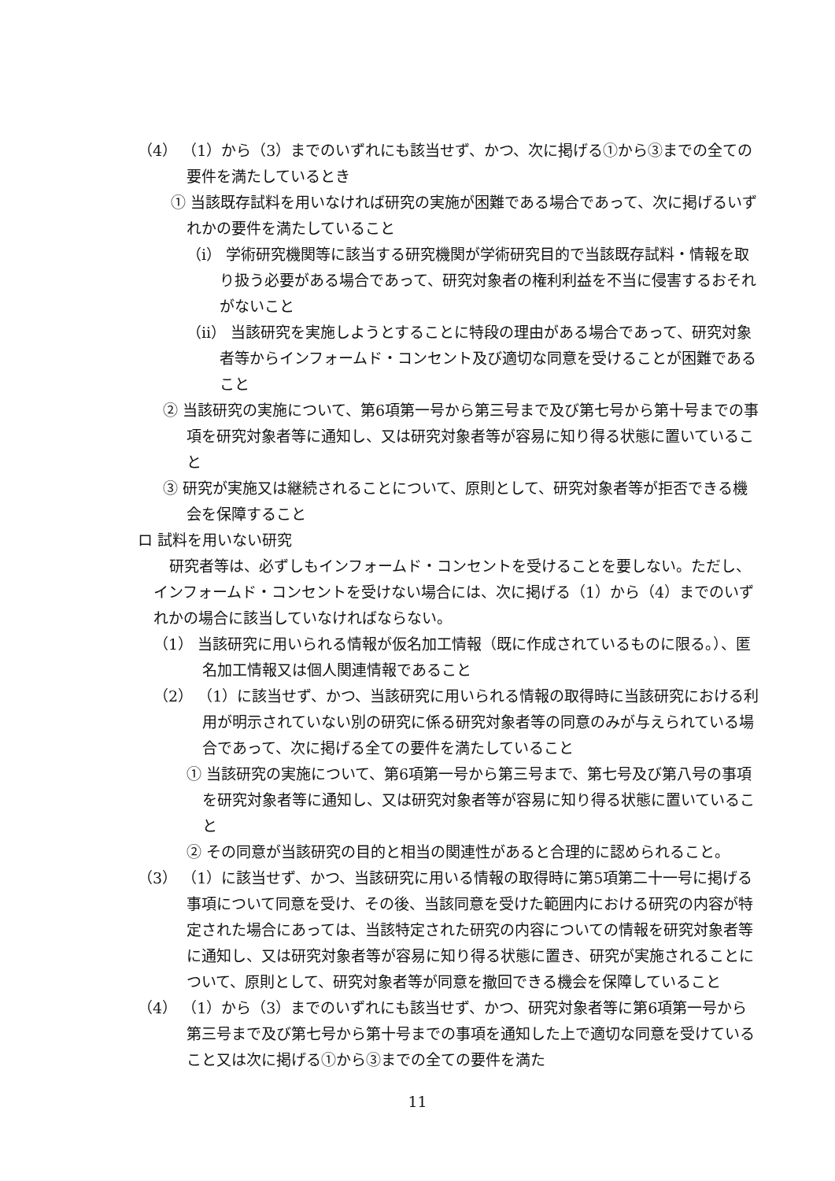（4） （1）から（3）までのいずれにも該当せず、かつ、次に掲げる①から③までの全ての要件を満たしているとき
① 当該既存試料を用いなければ研究の実施が困難である場合であって、次に掲げるいずれかの要件を満たしていること
（i） 学術研究機関等に該当する研究機関が学術研究目的で当該既存試料・情報を取り扱う必要がある場合であって、研究対象者の権利利益を不当に侵害するおそれがないこと
（ii） 当該研究を実施しようとすることに特段の理由がある場合であって、研究対象者等からインフォームド・コンセント及び適切な同意を受けることが困難であること
② 当該研究の実施について、第6項第一号から第三号まで及び第七号から第十号までの事項を研究対象者等に通知し、又は研究対象者等が容易に知り得る状態に置いていること
③ 研究が実施又は継続されることについて、原則として、研究対象者等が拒否できる機会を保障すること
ロ 試料を用いない研究
研究者等は、必ずしもインフォームド・コンセントを受けることを要しない。ただし、インフォームド・コンセントを受けない場合には、次に掲げる（1）から（4）までのいずれかの場合に該当していなければならない。
（1） 当該研究に用いられる情報が仮名加工情報（既に作成されているものに限る。）、匿名加工情報又は個人関連情報であること
（2） （1）に該当せず、かつ、当該研究に用いられる情報の取得時に当該研究における利用が明示されていない別の研究に係る研究対象者等の同意のみが与えられている場合であって、次に掲げる全ての要件を満たしていること
① 当該研究の実施について、第6項第一号から第三号まで、第七号及び第八号の事項を研究対象者等に通知し、又は研究対象者等が容易に知り得る状態に置いていること
② その同意が当該研究の目的と相当の関連性があると合理的に認められること。
（3） （1）に該当せず、かつ、当該研究に用いる情報の取得時に第5項第二十一号に掲げる事項について同意を受け、その後、当該同意を受けた範囲内における研究の内容が特定された場合にあっては、当該特定された研究の内容についての情報を研究対象者等に通知し、又は研究対象者等が容易に知り得る状態に置き、研究が実施されることについて、原則として、研究対象者等が同意を撤回できる機会を保障していること
（4） （1）から（3）までのいずれにも該当せず、かつ、研究対象者等に第6項第一号から第三号まで及び第七号から第十号までの事項を通知した上で適切な同意を受けていること又は次に掲げる①から③までの全ての要件を満た
11